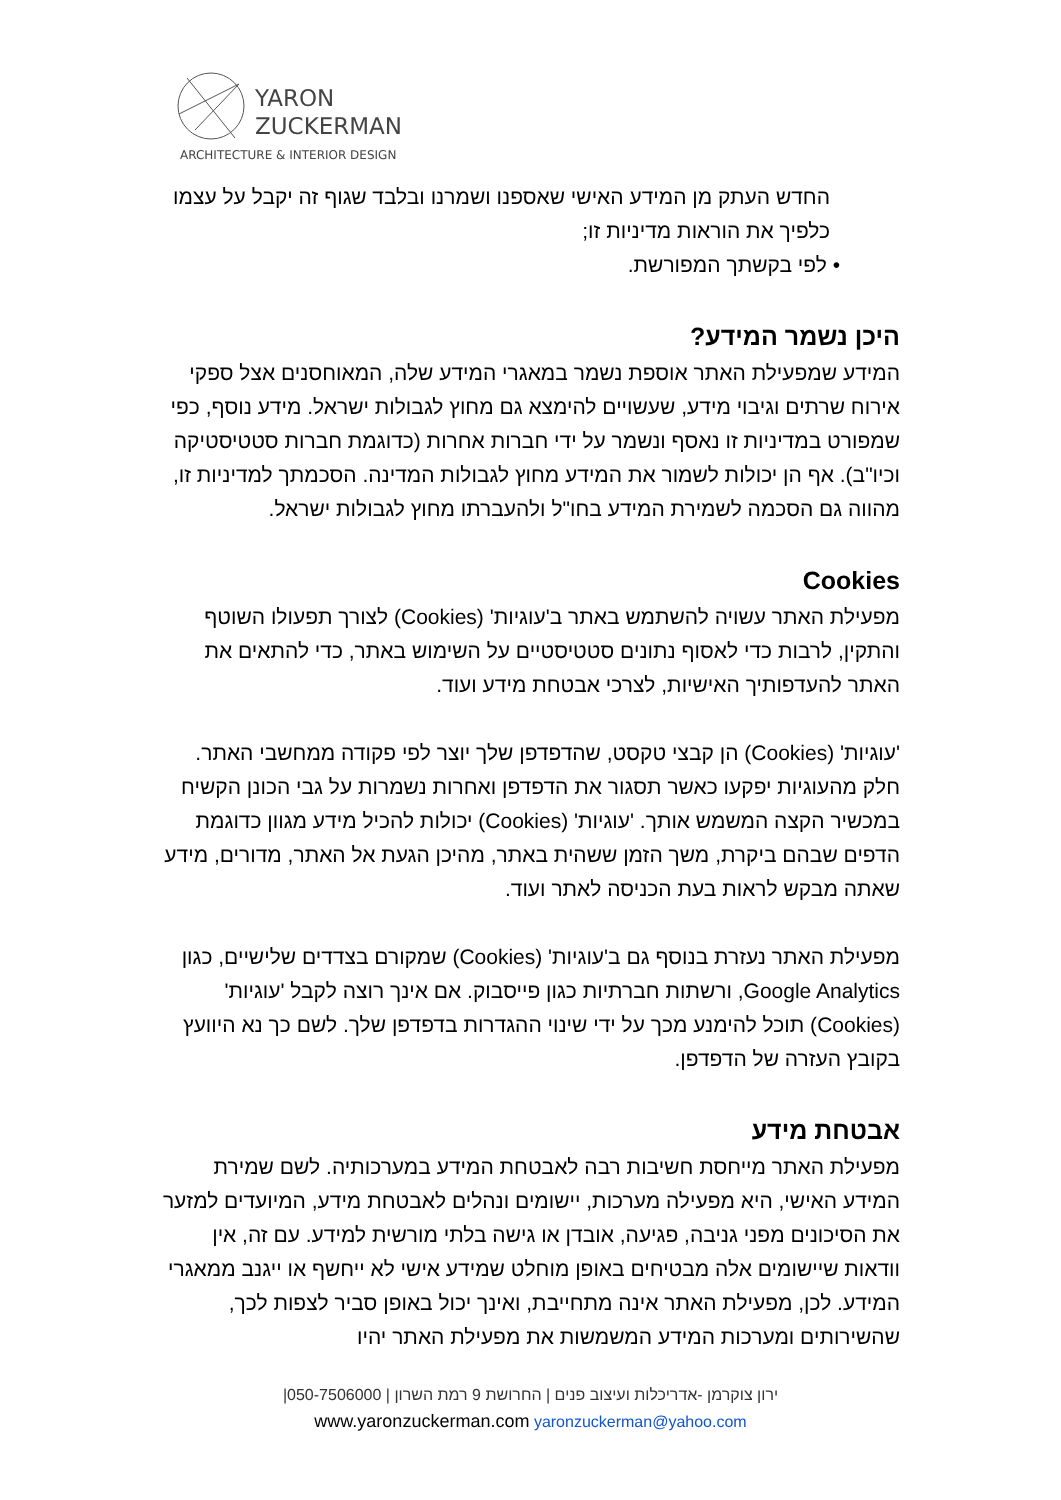YARON
ZUCKERMAN
ARCHITECTURE & INTERIOR DESIGN
החדש העתק מן המידע האישי שאספנו ושמרנו ובלבד שגוף זה יקבל על עצמו כלפיך את הוראות מדיניות זו;
• לפי בקשתך המפורשת.
היכן נשמר המידע?
המידע שמפעילת האתר אוספת נשמר במאגרי המידע שלה, המאוחסנים אצל ספקי אירוח שרתים וגיבוי מידע, שעשויים להימצא גם מחוץ לגבולות ישראל. מידע נוסף, כפי שמפורט במדיניות זו נאסף ונשמר על ידי חברות אחרות (כדוגמת חברות סטטיסטיקה וכיו"ב). אף הן יכולות לשמור את המידע מחוץ לגבולות המדינה. הסכמתך למדיניות זו, מהווה גם הסכמה לשמירת המידע בחו"ל ולהעברתו מחוץ לגבולות ישראל.
Cookies
מפעילת האתר עשויה להשתמש באתר ב'עוגיות' (Cookies) לצורך תפעולו השוטף והתקין, לרבות כדי לאסוף נתונים סטטיסטיים על השימוש באתר, כדי להתאים את האתר להעדפותיך האישיות, לצרכי אבטחת מידע ועוד.
'עוגיות' (Cookies) הן קבצי טקסט, שהדפדפן שלך יוצר לפי פקודה ממחשבי האתר. חלק מהעוגיות יפקעו כאשר תסגור את הדפדפן ואחרות נשמרות על גבי הכונן הקשיח במכשיר הקצה המשמש אותך. 'עוגיות' (Cookies) יכולות להכיל מידע מגוון כדוגמת הדפים שבהם ביקרת, משך הזמן ששהית באתר, מהיכן הגעת אל האתר, מדורים, מידע שאתה מבקש לראות בעת הכניסה לאתר ועוד.
מפעילת האתר נעזרת בנוסף גם ב'עוגיות' (Cookies) שמקורם בצדדים שלישיים, כגון Google Analytics, ורשתות חברתיות כגון פייסבוק. אם אינך רוצה לקבל 'עוגיות' (Cookies) תוכל להימנע מכך על ידי שינוי ההגדרות בדפדפן שלך. לשם כך נא היוועץ בקובץ העזרה של הדפדפן.
אבטחת מידע
מפעילת האתר מייחסת חשיבות רבה לאבטחת המידע במערכותיה. לשם שמירת המידע האישי, היא מפעילה מערכות, יישומים ונהלים לאבטחת מידע, המיועדים למזער את הסיכונים מפני גניבה, פגיעה, אובדן או גישה בלתי מורשית למידע. עם זה, אין וודאות שיישומים אלה מבטיחים באופן מוחלט שמידע אישי לא ייחשף או ייגנב ממאגרי המידע. לכן, מפעילת האתר אינה מתחייבת, ואינך יכול באופן סביר לצפות לכך, שהשירותים ומערכות המידע המשמשות את מפעילת האתר יהיו
ירון צוקרמן -אדריכלות ועיצוב פנים | החרושת 9 רמת השרון | 050-7506000|
www.yaronzuckerman.com yaronzuckerman@yahoo.com